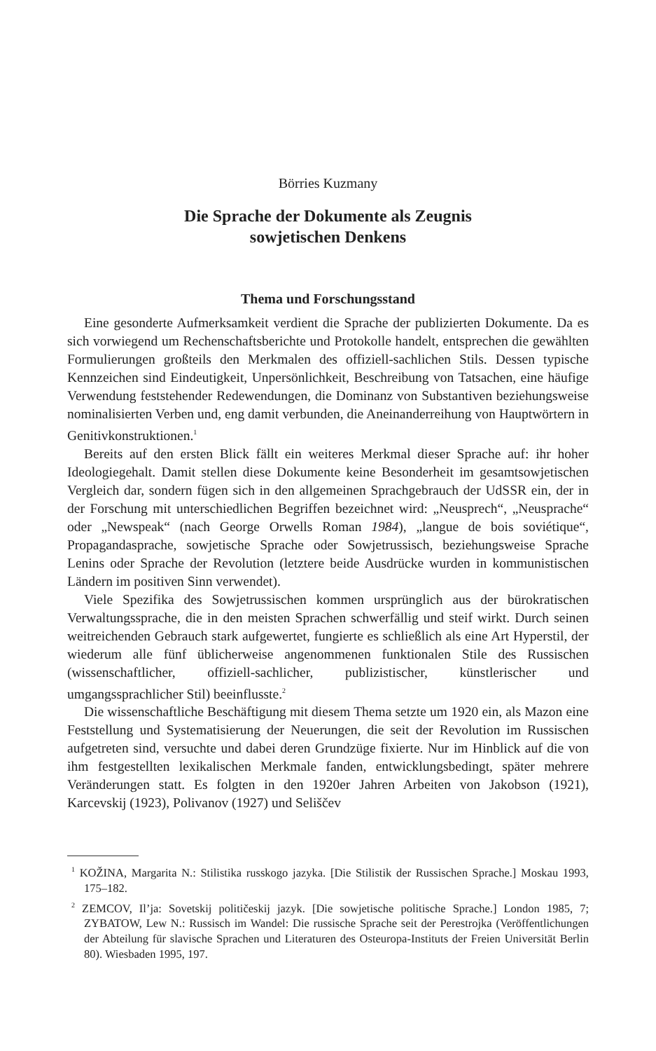Börries Kuzmany
Die Sprache der Dokumente als Zeugnis
sowjetischen Denkens
Thema und Forschungsstand
Eine gesonderte Aufmerksamkeit verdient die Sprache der publizierten Dokumente. Da es sich vorwiegend um Rechenschaftsberichte und Protokolle handelt, entsprechen die gewählten Formulierungen großteils den Merkmalen des offiziell-sachlichen Stils. Dessen typische Kennzeichen sind Eindeutigkeit, Unpersönlichkeit, Beschreibung von Tatsachen, eine häufige Verwendung feststehender Redewendungen, die Dominanz von Substantiven beziehungsweise nominalisierten Verben und, eng damit verbunden, die Aneinanderreihung von Hauptwörtern in Genitivkonstruktionen.<sup>1</sup>
Bereits auf den ersten Blick fällt ein weiteres Merkmal dieser Sprache auf: ihr hoher Ideologiegehalt. Damit stellen diese Dokumente keine Besonderheit im gesamtsowjetischen Vergleich dar, sondern fügen sich in den allgemeinen Sprachgebrauch der UdSSR ein, der in der Forschung mit unterschiedlichen Begriffen bezeichnet wird: „Neusprech“, „Neusprache“ oder „Newspeak“ (nach George Orwells Roman 1984), „langue de bois soviétique“, Propagandasprache, sowjetische Sprache oder Sowjetrussisch, beziehungsweise Sprache Lenins oder Sprache der Revolution (letztere beide Ausdrücke wurden in kommunistischen Ländern im positiven Sinn verwendet).
Viele Spezifika des Sowjetrussischen kommen ursprünglich aus der bürokratischen Verwaltungssprache, die in den meisten Sprachen schwerfällig und steif wirkt. Durch seinen weitreichenden Gebrauch stark aufgewertet, fungierte es schließlich als eine Art Hyperstil, der wiederum alle fünf üblicherweise angenommenen funktionalen Stile des Russischen (wissenschaftlicher, offiziell-sachlicher, publizistischer, künstlerischer und umgangssprachlicher Stil) beeinflusste.<sup>2</sup>
Die wissenschaftliche Beschäftigung mit diesem Thema setzte um 1920 ein, als Mazon eine Feststellung und Systematisierung der Neuerungen, die seit der Revolution im Russischen aufgetreten sind, versuchte und dabei deren Grundzüge fixierte. Nur im Hinblick auf die von ihm festgestellten lexikalischen Merkmale fanden, entwicklungsbedingt, später mehrere Veränderungen statt. Es folgten in den 1920er Jahren Arbeiten von Jakobson (1921), Karcevskij (1923), Polivanov (1927) und Seliščev
<sup>1</sup> KOŽINA, Margarita N.: Stilistika russkogo jazyka. [Die Stilistik der Russischen Sprache.] Moskau 1993, 175–182.
<sup>2</sup> ZEMCOV, Il’ja: Sovetskij političeskij jazyk. [Die sowjetische politische Sprache.] London 1985, 7; ZYBATOW, Lew N.: Russisch im Wandel: Die russische Sprache seit der Perestrojka (Veröffentlichungen der Abteilung für slavische Sprachen und Literaturen des Osteuropa-Instituts der Freien Universität Berlin 80). Wiesbaden 1995, 197.